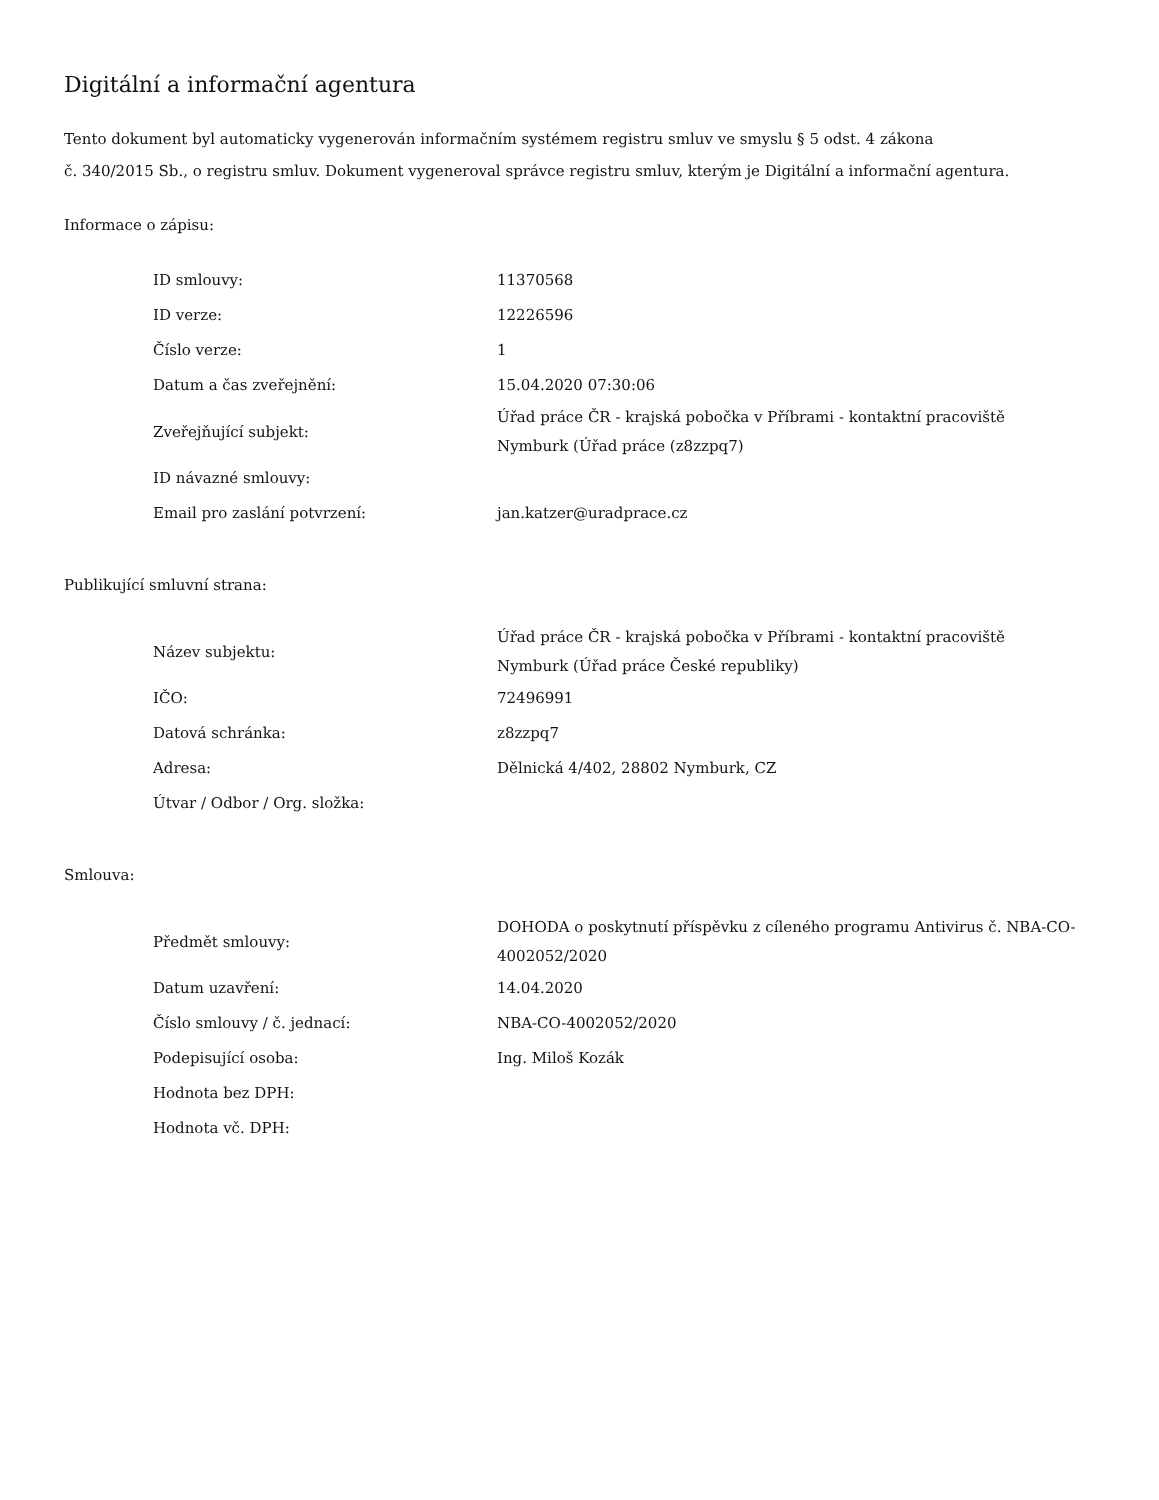Digitální a informační agentura
Tento dokument byl automaticky vygenerován informačním systémem registru smluv ve smyslu § 5 odst. 4 zákona
č. 340/2015 Sb., o registru smluv. Dokument vygeneroval správce registru smluv, kterým je Digitální a informační agentura.
Informace o zápisu:
| ID smlouvy: | 11370568 |
| ID verze: | 12226596 |
| Číslo verze: | 1 |
| Datum a čas zveřejnění: | 15.04.2020 07:30:06 |
| Zveřejňující subjekt: | Úřad práce ČR - krajská pobočka v Příbrami - kontaktní pracoviště Nymburk (Úřad práce (z8zzpq7) |
| ID návazné smlouvy: | |
| Email pro zaslání potvrzení: | jan.katzer@uradprace.cz |
Publikující smluvní strana:
| Název subjektu: | Úřad práce ČR - krajská pobočka v Příbrami - kontaktní pracoviště Nymburk (Úřad práce České republiky) |
| IČO: | 72496991 |
| Datová schránka: | z8zzpq7 |
| Adresa: | Dělnická 4/402, 28802 Nymburk, CZ |
| Útvar / Odbor / Org. složka: | |
Smlouva:
| Předmět smlouvy: | DOHODA o poskytnutí příspěvku z cíleného programu Antivirus č. NBA-CO-4002052/2020 |
| Datum uzavření: | 14.04.2020 |
| Číslo smlouvy / č. jednací: | NBA-CO-4002052/2020 |
| Podepisující osoba: | Ing. Miloš Kozák |
| Hodnota bez DPH: | |
| Hodnota vč. DPH: | |